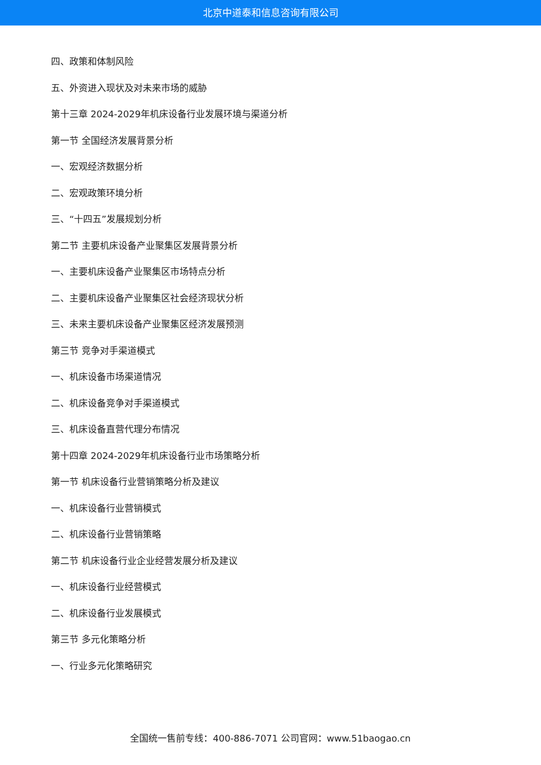北京中道泰和信息咨询有限公司
四、政策和体制风险
五、外资进入现状及对未来市场的威胁
第十三章 2024-2029年机床设备行业发展环境与渠道分析
第一节 全国经济发展背景分析
一、宏观经济数据分析
二、宏观政策环境分析
三、“十四五”发展规划分析
第二节 主要机床设备产业聚集区发展背景分析
一、主要机床设备产业聚集区市场特点分析
二、主要机床设备产业聚集区社会经济现状分析
三、未来主要机床设备产业聚集区经济发展预测
第三节 竞争对手渠道模式
一、机床设备市场渠道情况
二、机床设备竞争对手渠道模式
三、机床设备直营代理分布情况
第十四章 2024-2029年机床设备行业市场策略分析
第一节 机床设备行业营销策略分析及建议
一、机床设备行业营销模式
二、机床设备行业营销策略
第二节 机床设备行业企业经营发展分析及建议
一、机床设备行业经营模式
二、机床设备行业发展模式
第三节 多元化策略分析
一、行业多元化策略研究
全国统一售前专线：400-886-7071 公司官网：www.51baogao.cn